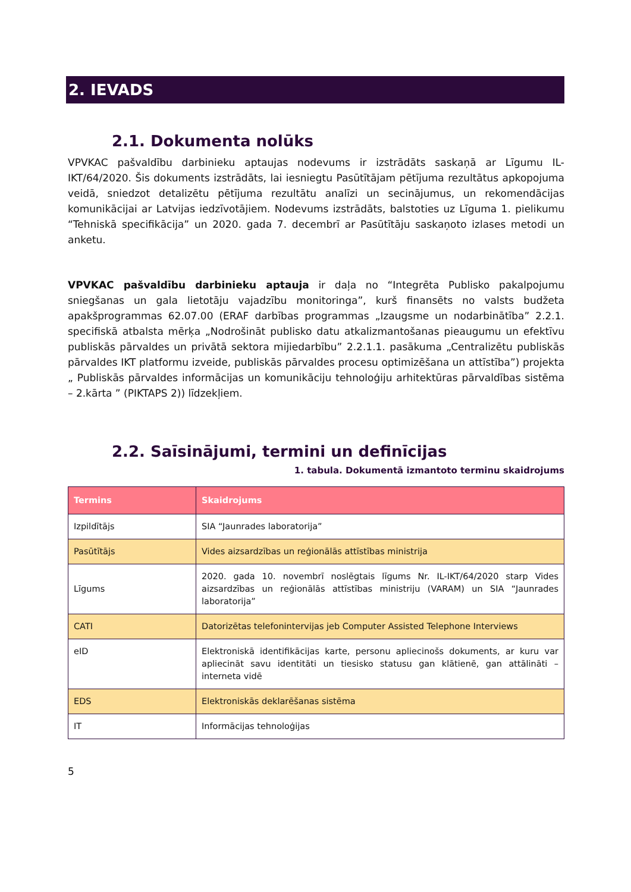2. IEVADS
2.1. Dokumenta nolūks
VPVKAC pašvaldību darbinieku aptaujas nodevums ir izstrādāts saskaņā ar Līgumu IL-IKT/64/2020. Šis dokuments izstrādāts, lai iesniegtu Pasūtītājam pētījuma rezultātus apkopojuma veidā, sniedzot detalizētu pētījuma rezultātu analīzi un secinājumus, un rekomendācijas komunikācijai ar Latvijas iedzīvotājiem. Nodevums izstrādāts, balstoties uz Līguma 1. pielikumu “Tehniskā specifikācija” un 2020. gada 7. decembrī ar Pasūtītāju saskaņoto izlases metodi un anketu.
VPVKAC pašvaldību darbinieku aptauja ir daļa no “Integrēta Publisko pakalpojumu sniegšanas un gala lietotāju vajadzību monitoringa”, kurš finansēts no valsts budžeta apakšprogrammas 62.07.00 (ERAF darbības programmas „Izaugsme un nodarbinātība” 2.2.1. specifiskā atbalsta mērķa „Nodrošināt publisko datu atkalizmantošanas pieaugumu un efektīvu publiskās pārvaldes un privātā sektora mijiedarbību” 2.2.1.1. pasākuma „Centralizētu publiskās pārvaldes IKT platformu izveide, publiskās pārvaldes procesu optimizēšana un attīstība”) projekta „ Publiskās pārvaldes informācijas un komunikāciju tehnoloģiju arhitektūras pārvaldības sistēma – 2.kārta ” (PIKTAPS 2)) līdzekļiem.
2.2. Saīsinājumi, termini un definīcijas
1. tabula. Dokumentā izmantoto terminu skaidrojums
| Termins | Skaidrojums |
| --- | --- |
| Izpildītājs | SIA “Jaunrades laboratorija” |
| Pasūtītājs | Vides aizsardzības un reģionālās attīstības ministrija |
| Līgums | 2020. gada 10. novembrī noslēgtais līgums Nr. IL-IKT/64/2020 starp Vides aizsardzības un reģionālās attīstības ministriju (VARAM) un SIA “Jaunrades laboratorija” |
| CATI | Datorizētas telefonintervijas jeb Computer Assisted Telephone Interviews |
| eID | Elektroniskā identifikācijas karte, personu apliecinošs dokuments, ar kuru var apliecināt savu identitāti un tiesisko statusu gan klātienē, gan attālināti – interneta vidē |
| EDS | Elektroniskās deklarēšanas sistēma |
| IT | Informācijas tehnoloģijas |
5